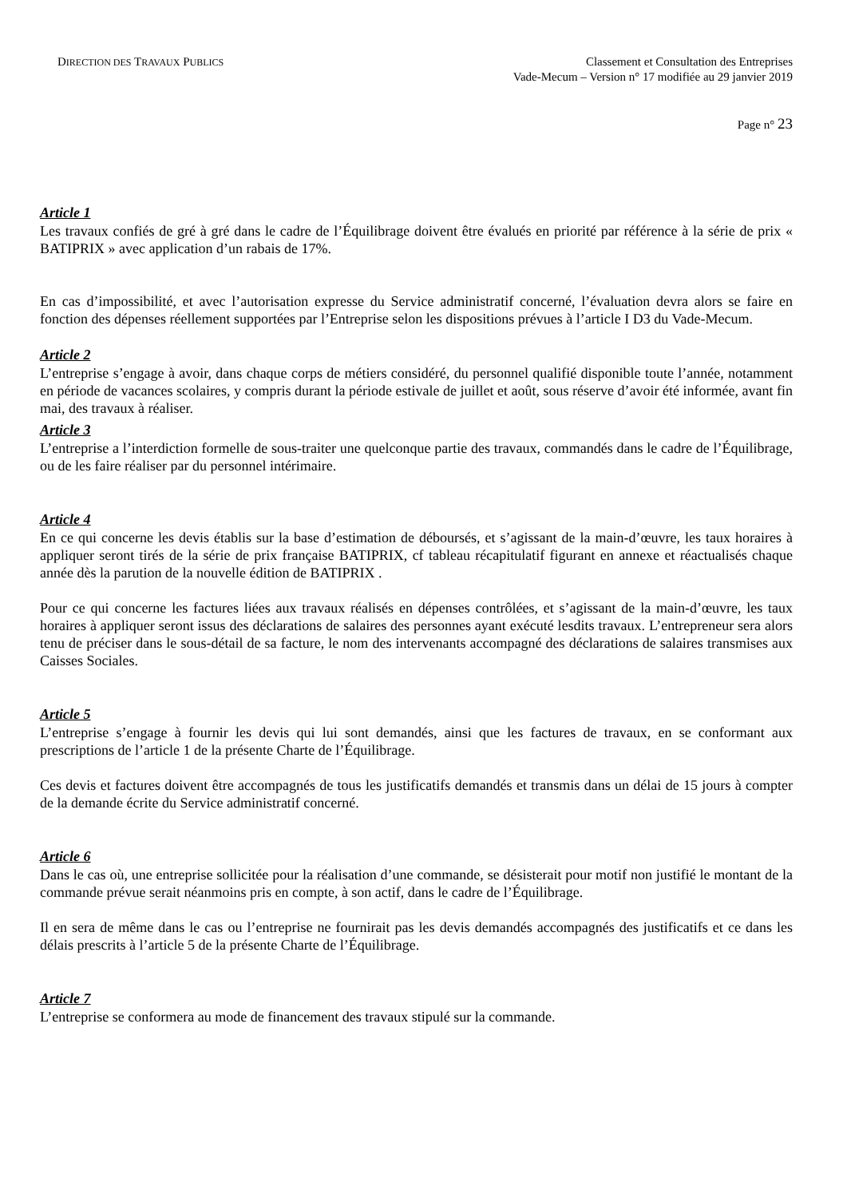DIRECTION DES TRAVAUX PUBLICS
Classement et Consultation des Entreprises
Vade-Mecum – Version n° 17 modifiée au 29 janvier 2019
Page n° 23
Article 1
Les travaux confiés de gré à gré dans le cadre de l’Équilibrage doivent être évalués en priorité par référence à la série de prix « BATIPRIX » avec application d’un rabais de 17%.
En cas d’impossibilité, et avec l’autorisation expresse du Service administratif concerné, l’évaluation devra alors se faire en fonction des dépenses réellement supportées par l’Entreprise selon les dispositions prévues à l’article I D3 du Vade-Mecum.
Article 2
L’entreprise s’engage à avoir, dans chaque corps de métiers considéré, du personnel qualifié disponible toute l’année, notamment en période de vacances scolaires, y compris durant la période estivale de juillet et août, sous réserve d’avoir été informée, avant fin mai, des travaux à réaliser.
Article 3
L’entreprise a l’interdiction formelle de sous-traiter une quelconque partie des travaux, commandés dans le cadre de l’Équilibrage, ou de les faire réaliser par du personnel intérimaire.
Article 4
En ce qui concerne les devis établis sur la base d’estimation de déboursés, et s’agissant de la main-d’œuvre, les taux horaires à appliquer seront tirés de la série de prix française BATIPRIX, cf tableau récapitulatif figurant en annexe et réactualisés chaque année dès la parution de la nouvelle édition de BATIPRIX .
Pour ce qui concerne les factures liées aux travaux réalisés en dépenses contrôlées, et s’agissant de la main-d’œuvre, les taux horaires à appliquer seront issus des déclarations de salaires des personnes ayant exécuté lesdits travaux. L’entrepreneur sera alors tenu de préciser dans le sous-détail de sa facture, le nom des intervenants accompagné des déclarations de salaires transmises aux Caisses Sociales.
Article 5
L’entreprise s’engage à fournir les devis qui lui sont demandés, ainsi que les factures de travaux, en se conformant aux prescriptions de l’article 1 de la présente Charte de l’Équilibrage.
Ces devis et factures doivent être accompagnés de tous les justificatifs demandés et transmis dans un délai de 15 jours à compter de la demande écrite du Service administratif concerné.
Article 6
Dans le cas où, une entreprise sollicitée pour la réalisation d’une commande, se désisterait pour motif non justifié le montant de la commande prévue serait néanmoins pris en compte, à son actif, dans le cadre de l’Équilibrage.
Il en sera de même dans le cas ou l’entreprise ne fournirait pas les devis demandés accompagnés des justificatifs et ce dans les délais prescrits à l’article 5 de la présente Charte de l’Équilibrage.
Article 7
L’entreprise se conformera au mode de financement des travaux stipulé sur la commande.